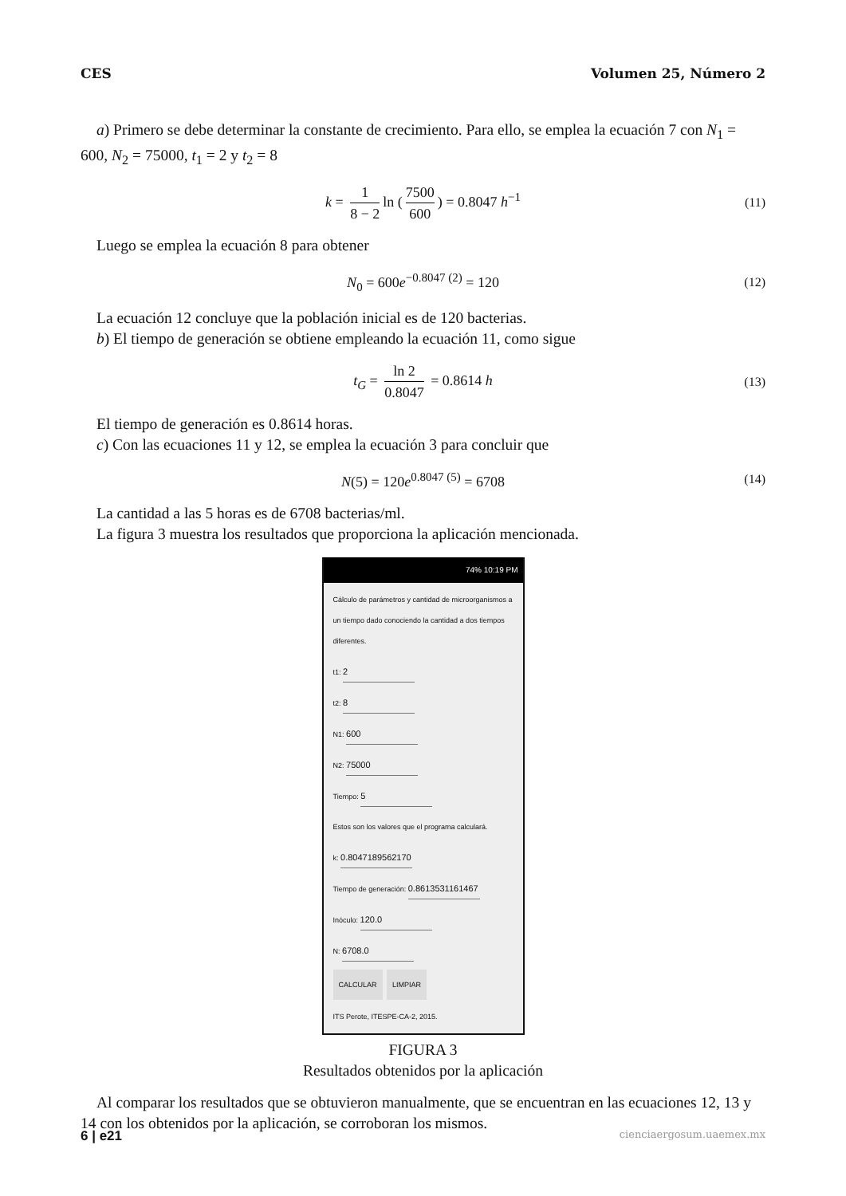CES Volumen 25, Número 2
a) Primero se debe determinar la constante de crecimiento. Para ello, se emplea la ecuación 7 con N<sub>1</sub> = 600, N<sub>2</sub> = 75000, t<sub>1</sub> = 2 y t<sub>2</sub> = 8
k = 1 8 − 2 ln (7500 600) = 0.8047 h<sup>−1</sup> (11)
Luego se emplea la ecuación 8 para obtener
N<sub>0</sub> = 600e<sup>−0.8047 (2)</sup> = 120 (12)
La ecuación 12 concluye que la población inicial es de 120 bacterias.
b) El tiempo de generación se obtiene empleando la ecuación 11, como sigue
t<sub>G</sub> = ln 2 0.8047 = 0.8614 h (13)
El tiempo de generación es 0.8614 horas.
c) Con las ecuaciones 11 y 12, se emplea la ecuación 3 para concluir que
N(5) = 120e<sup>0.8047 (5)</sup> = 6708 (14)
La cantidad a las 5 horas es de 6708 bacterias/ml.
La figura 3 muestra los resultados que proporciona la aplicación mencionada.
74% 10:19 PM
Cálculo de parámetros y cantidad de microorganismos a un tiempo dado conociendo la cantidad a dos tiempos diferentes.
t1: 2
t2: 8
N1: 600
N2: 75000
Tiempo: 5
Estos son los valores que el programa calculará.
k: 0.8047189562170
Tiempo de generación: 0.8613531161467
Inóculo: 120.0
N: 6708.0
CALCULAR LIMPIAR
ITS Perote, ITESPE-CA-2, 2015.
FIGURA 3
Resultados obtenidos por la aplicación
Al comparar los resultados que se obtuvieron manualmente, que se encuentran en las ecuaciones 12, 13 y 14 con los obtenidos por la aplicación, se corroboran los mismos.
6 | e21 cienciaergosum.uaemex.mx